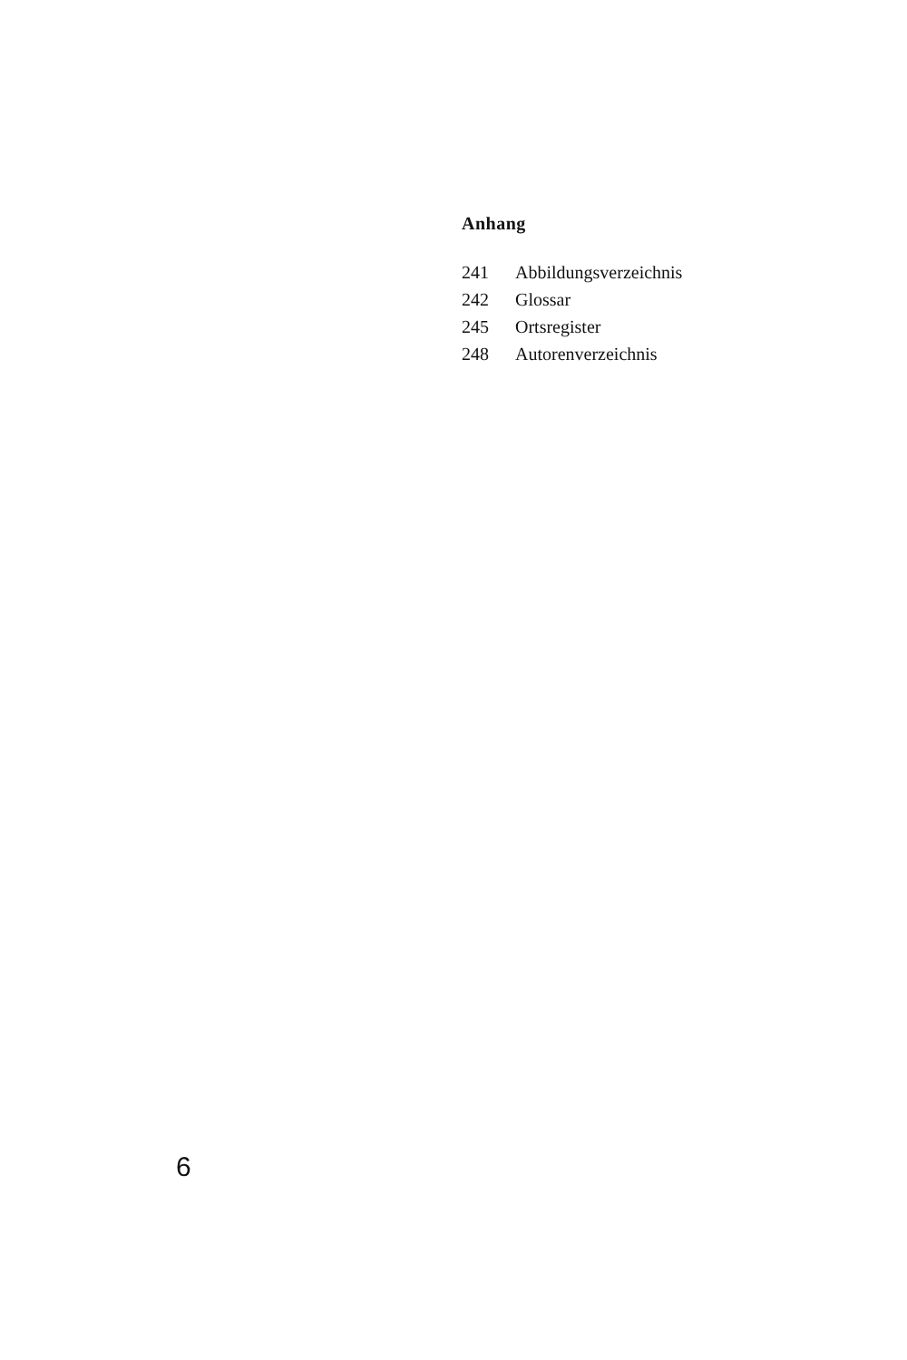Anhang
| 241 | Abbildungsverzeichnis |
| 242 | Glossar |
| 245 | Ortsregister |
| 248 | Autorenverzeichnis |
6